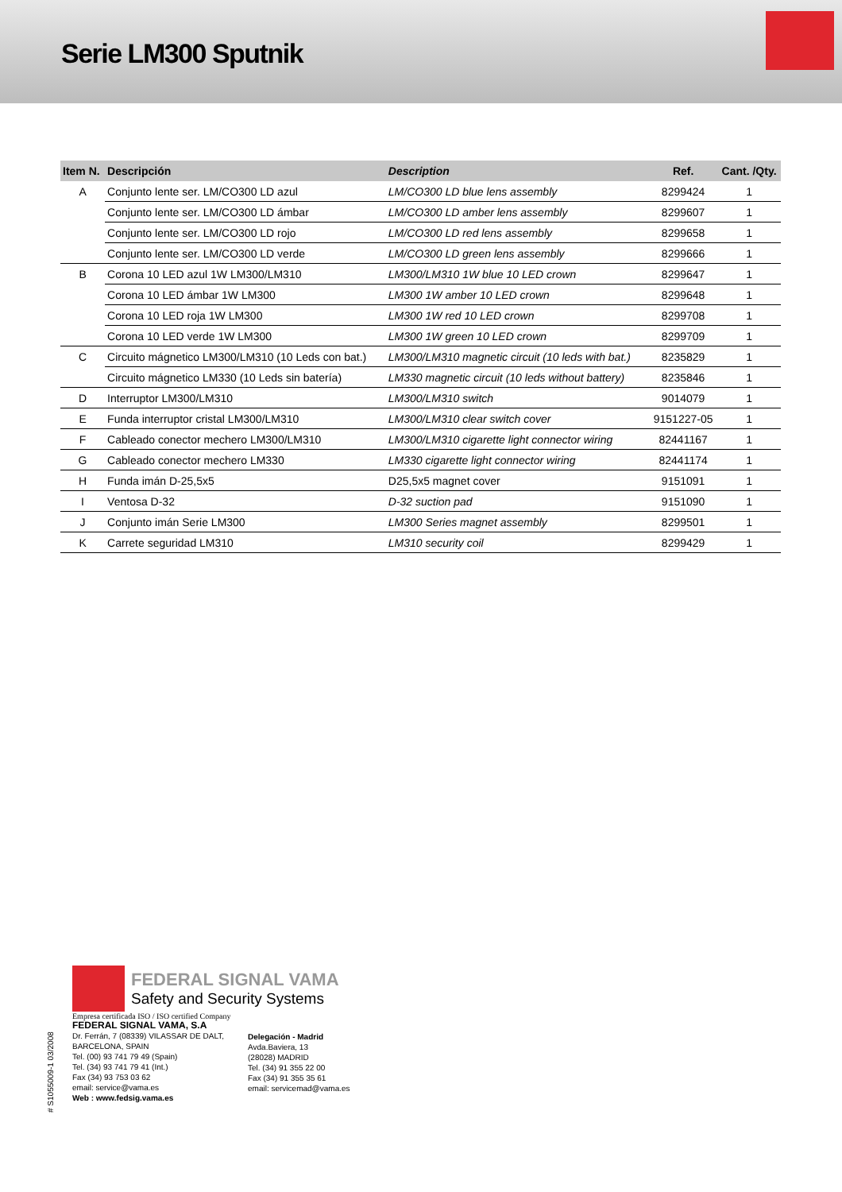Serie LM300 Sputnik
| Item N. | Descripción | Description | Ref. | Cant. /Qty. |
| --- | --- | --- | --- | --- |
| A | Conjunto lente ser. LM/CO300 LD azul | LM/CO300 LD blue lens assembly | 8299424 | 1 |
| | Conjunto lente ser. LM/CO300 LD ámbar | LM/CO300 LD amber lens assembly | 8299607 | 1 |
| | Conjunto lente ser. LM/CO300 LD rojo | LM/CO300 LD red lens assembly | 8299658 | 1 |
| | Conjunto lente ser. LM/CO300 LD verde | LM/CO300 LD green lens assembly | 8299666 | 1 |
| B | Corona 10 LED azul 1W LM300/LM310 | LM300/LM310 1W blue 10 LED crown | 8299647 | 1 |
| | Corona 10 LED ámbar 1W LM300 | LM300 1W amber 10 LED crown | 8299648 | 1 |
| | Corona 10 LED roja 1W LM300 | LM300 1W red 10 LED crown | 8299708 | 1 |
| | Corona 10 LED verde 1W LM300 | LM300 1W green 10 LED crown | 8299709 | 1 |
| C | Circuito mágnetico LM300/LM310 (10 Leds con bat.) | LM300/LM310 magnetic circuit (10 leds with bat.) | 8235829 | 1 |
| | Circuito mágnetico LM330 (10 Leds sin batería) | LM330 magnetic circuit (10 leds without battery) | 8235846 | 1 |
| D | Interruptor LM300/LM310 | LM300/LM310 switch | 9014079 | 1 |
| E | Funda interruptor cristal LM300/LM310 | LM300/LM310 clear switch cover | 9151227-05 | 1 |
| F | Cableado conector mechero LM300/LM310 | LM300/LM310 cigarette light connector wiring | 82441167 | 1 |
| G | Cableado conector mechero LM330 | LM330 cigarette light connector wiring | 82441174 | 1 |
| H | Funda imán D-25,5x5 | D25,5x5 magnet cover | 9151091 | 1 |
| I | Ventosa D-32 | D-32 suction pad | 9151090 | 1 |
| J | Conjunto imán Serie LM300 | LM300 Series magnet assembly | 8299501 | 1 |
| K | Carrete seguridad LM310 | LM310 security coil | 8299429 | 1 |
FEDERAL SIGNAL VAMA
Safety and Security Systems
Empresa certificada ISO / ISO certified Company
FEDERAL SIGNAL VAMA, S.A
Dr. Ferrán, 7 (08339) VILASSAR DE DALT,
BARCELONA, SPAIN
Tel. (00) 93 741 79 49 (Spain)
Tel. (34) 93 741 79 41 (Int.)
Fax (34) 93 753 03 62
email: service@vama.es
Web : www.fedsig.vama.es
Delegación - Madrid
Avda.Baviera, 13
(28028) MADRID
Tel. (34) 91 355 22 00
Fax (34) 91 355 35 61
email: servicemad@vama.es
# S1055009-1 03/2008